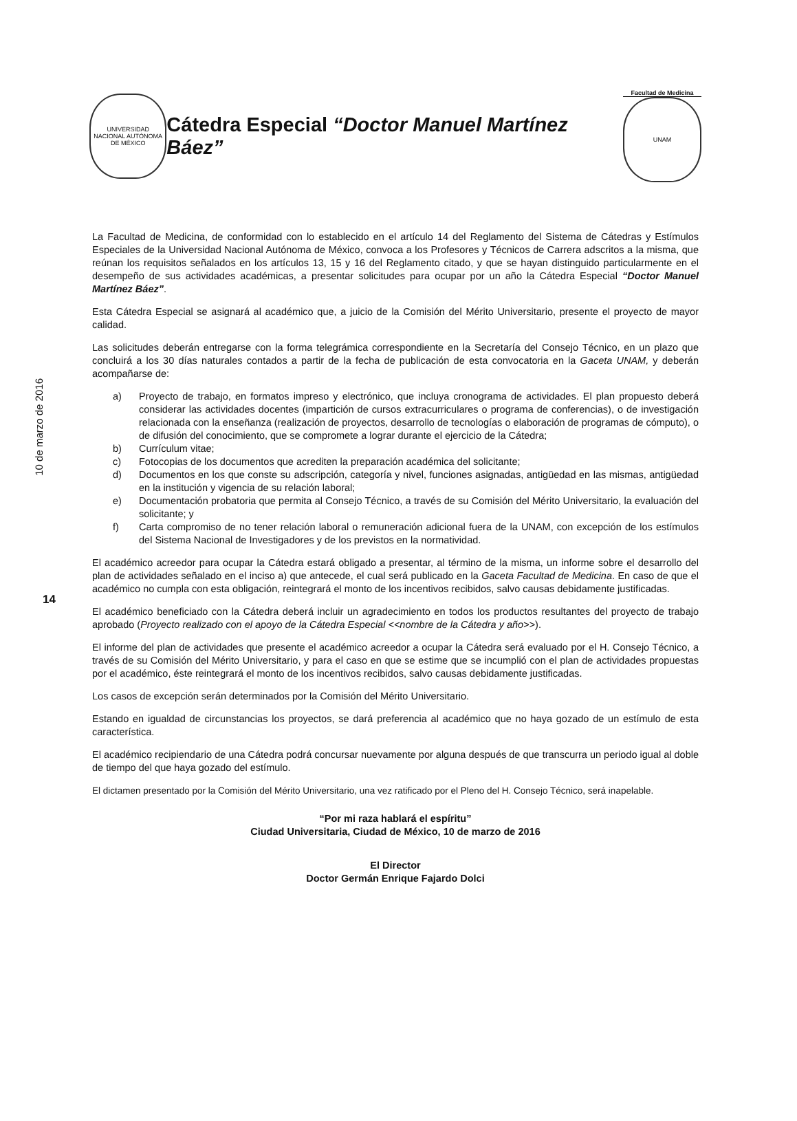10 de marzo de 2016
14
UNIVERSIDAD NACIONAL AUTÓNOMA DE MÉXICO
Cátedra Especial “Doctor Manuel Martínez Báez”
Facultad de Medicina
UNAM
La Facultad de Medicina, de conformidad con lo establecido en el artículo 14 del Reglamento del Sistema de Cátedras y Estímulos Especiales de la Universidad Nacional Autónoma de México, convoca a los Profesores y Técnicos de Carrera adscritos a la misma, que reúnan los requisitos señalados en los artículos 13, 15 y 16 del Reglamento citado, y que se hayan distinguido particularmente en el desempeño de sus actividades académicas, a presentar solicitudes para ocupar por un año la Cátedra Especial “Doctor Manuel Martínez Báez”.
Esta Cátedra Especial se asignará al académico que, a juicio de la Comisión del Mérito Universitario, presente el proyecto de mayor calidad.
Las solicitudes deberán entregarse con la forma telegrámica correspondiente en la Secretaría del Consejo Técnico, en un plazo que concluirá a los 30 días naturales contados a partir de la fecha de publicación de esta convocatoria en la Gaceta UNAM, y deberán acompañarse de:
a) Proyecto de trabajo, en formatos impreso y electrónico, que incluya cronograma de actividades. El plan propuesto deberá considerar las actividades docentes (impartición de cursos extracurriculares o programa de conferencias), o de investigación relacionada con la enseñanza (realización de proyectos, desarrollo de tecnologías o elaboración de programas de cómputo), o de difusión del conocimiento, que se compromete a lograr durante el ejercicio de la Cátedra;
b) Currículum vitae;
c) Fotocopias de los documentos que acrediten la preparación académica del solicitante;
d) Documentos en los que conste su adscripción, categoría y nivel, funciones asignadas, antigüedad en las mismas, antigüedad en la institución y vigencia de su relación laboral;
e) Documentación probatoria que permita al Consejo Técnico, a través de su Comisión del Mérito Universitario, la evaluación del solicitante; y
f) Carta compromiso de no tener relación laboral o remuneración adicional fuera de la UNAM, con excepción de los estímulos del Sistema Nacional de Investigadores y de los previstos en la normatividad.
El académico acreedor para ocupar la Cátedra estará obligado a presentar, al término de la misma, un informe sobre el desarrollo del plan de actividades señalado en el inciso a) que antecede, el cual será publicado en la Gaceta Facultad de Medicina. En caso de que el académico no cumpla con esta obligación, reintegrará el monto de los incentivos recibidos, salvo causas debidamente justificadas.
El académico beneficiado con la Cátedra deberá incluir un agradecimiento en todos los productos resultantes del proyecto de trabajo aprobado (Proyecto realizado con el apoyo de la Cátedra Especial <<nombre de la Cátedra y año>>).
El informe del plan de actividades que presente el académico acreedor a ocupar la Cátedra será evaluado por el H. Consejo Técnico, a través de su Comisión del Mérito Universitario, y para el caso en que se estime que se incumplió con el plan de actividades propuestas por el académico, éste reintegrará el monto de los incentivos recibidos, salvo causas debidamente justificadas.
Los casos de excepción serán determinados por la Comisión del Mérito Universitario.
Estando en igualdad de circunstancias los proyectos, se dará preferencia al académico que no haya gozado de un estímulo de esta característica.
El académico recipiendario de una Cátedra podrá concursar nuevamente por alguna después de que transcurra un periodo igual al doble de tiempo del que haya gozado del estímulo.
El dictamen presentado por la Comisión del Mérito Universitario, una vez ratificado por el Pleno del H. Consejo Técnico, será inapelable.
“Por mi raza hablará el espíritu”
Ciudad Universitaria, Ciudad de México, 10 de marzo de 2016
El Director
Doctor Germán Enrique Fajardo Dolci